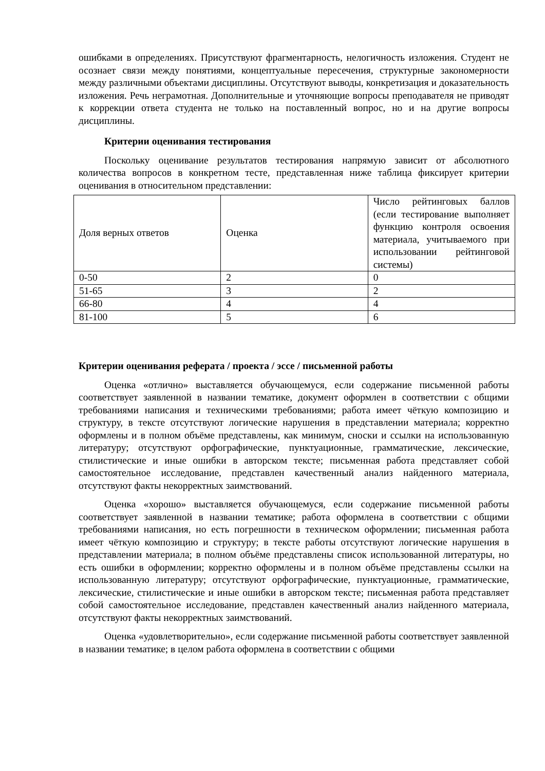ошибками в определениях. Присутствуют фрагментарность, нелогичность изложения. Студент не осознает связи между понятиями, концептуальные пересечения, структурные закономерности между различными объектами дисциплины. Отсутствуют выводы, конкретизация и доказательность изложения. Речь неграмотная. Дополнительные и уточняющие вопросы преподавателя не приводят к коррекции ответа студента не только на поставленный вопрос, но и на другие вопросы дисциплины.
Критерии оценивания тестирования
Поскольку оценивание результатов тестирования напрямую зависит от абсолютного количества вопросов в конкретном тесте, представленная ниже таблица фиксирует критерии оценивания в относительном представлении:
| Доля верных ответов | Оценка | Число рейтинговых баллов (если тестирование выполняет функцию контроля освоения материала, учитываемого при использовании рейтинговой системы) |
| 0-50 | 2 | 0 |
| 51-65 | 3 | 2 |
| 66-80 | 4 | 4 |
| 81-100 | 5 | 6 |
Критерии оценивания реферата / проекта / эссе / письменной работы
Оценка «отлично» выставляется обучающемуся, если содержание письменной работы соответствует заявленной в названии тематике, документ оформлен в соответствии с общими требованиями написания и техническими требованиями; работа имеет чёткую композицию и структуру, в тексте отсутствуют логические нарушения в представлении материала; корректно оформлены и в полном объёме представлены, как минимум, сноски и ссылки на использованную литературу; отсутствуют орфографические, пунктуационные, грамматические, лексические, стилистические и иные ошибки в авторском тексте; письменная работа представляет собой самостоятельное исследование, представлен качественный анализ найденного материала, отсутствуют факты некорректных заимствований.
Оценка «хорошо» выставляется обучающемуся, если содержание письменной работы соответствует заявленной в названии тематике; работа оформлена в соответствии с общими требованиями написания, но есть погрешности в техническом оформлении; письменная работа имеет чёткую композицию и структуру; в тексте работы отсутствуют логические нарушения в представлении материала; в полном объёме представлены список использованной литературы, но есть ошибки в оформлении; корректно оформлены и в полном объёме представлены ссылки на использованную литературу; отсутствуют орфографические, пунктуационные, грамматические, лексические, стилистические и иные ошибки в авторском тексте; письменная работа представляет собой самостоятельное исследование, представлен качественный анализ найденного материала, отсутствуют факты некорректных заимствований.
Оценка «удовлетворительно», если содержание письменной работы соответствует заявленной в названии тематике; в целом работа оформлена в соответствии с общими